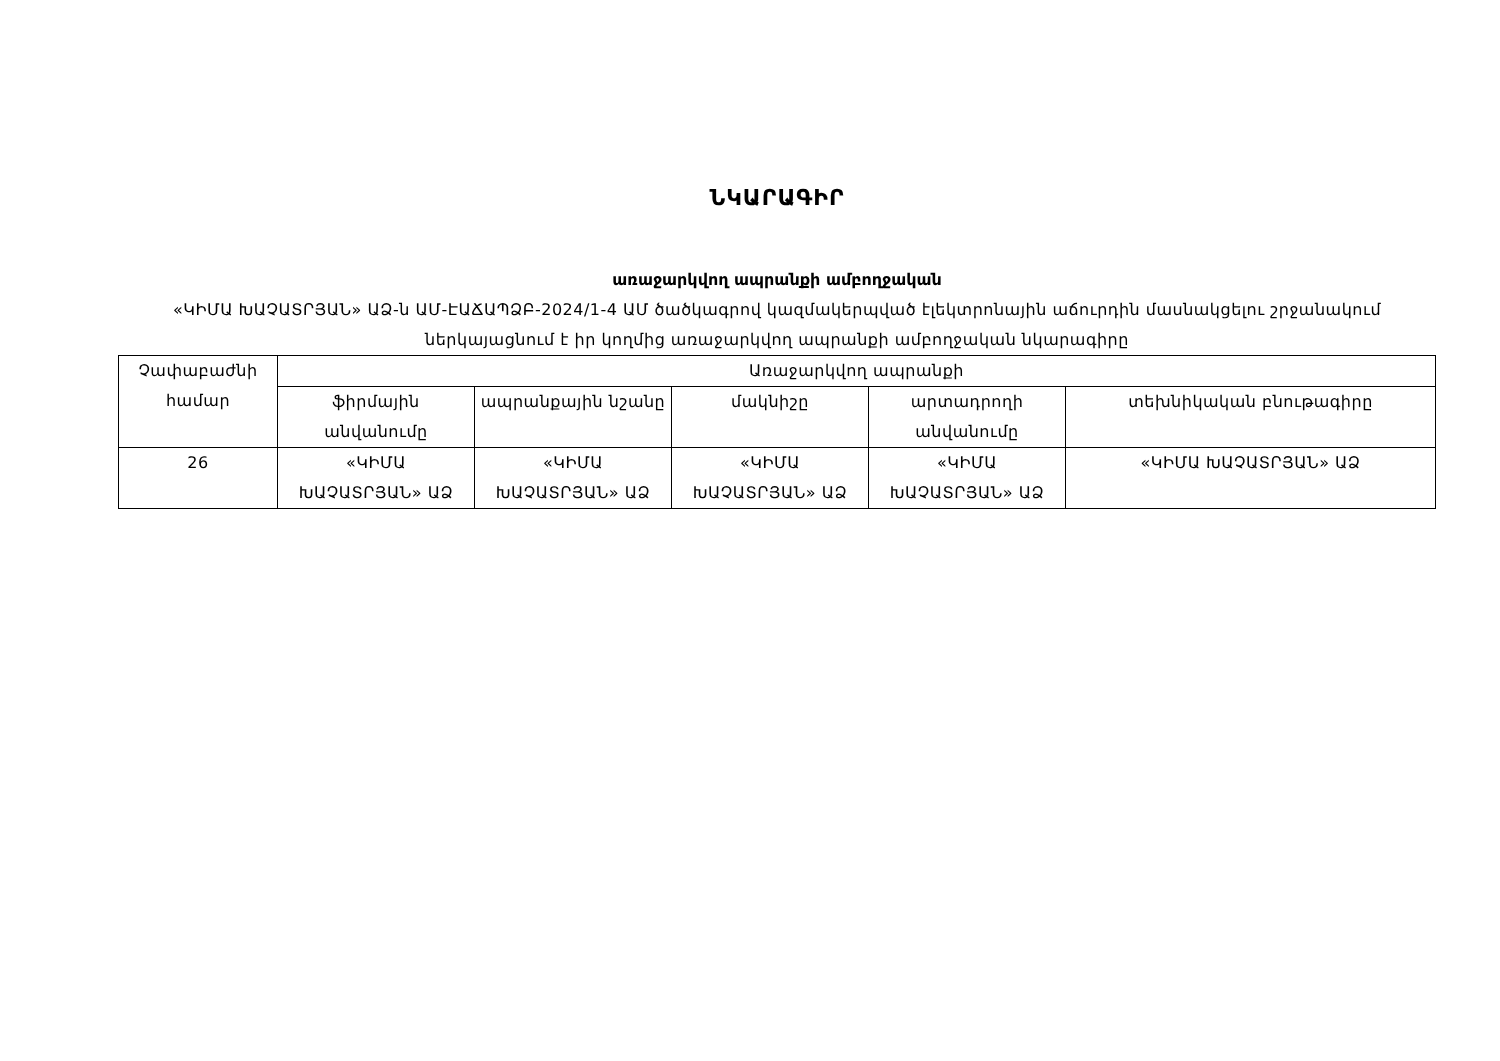ՆԿԱՐԱԳԻՐ
առաջարկվող ապրանքի ամբողջական
«ԿԻՄԱ ԽԱՉԱՏՐՅԱՆ» ԱՁ-ն ԱՄ-ԷԱՃԱՊՁԲ-2024/1-4 ԱՄ ծածկագրով կազմակերպված էլեկտրոնային աճուրդին մասնակցելու շրջանակում ներկայացնում է իր կողմից առաջարկվող ապրանքի ամբողջական նկարագիրը
| Չափաբաժնի համար | Առաջարկվող ապրանքի | | | | |
| --- | --- | --- | --- | --- | --- |
| | ֆիրմային անվանումը | ապրանքային նշանը | մակնիշը | արտադրողի անվանումը | տեխնիկական բնութագիրը |
| 26 | «ԿԻՄԱ ԽԱՉԱՏՐՅԱՆ» ԱՁ | «ԿԻՄԱ ԽԱՉԱՏՐՅԱՆ» ԱՁ | «ԿԻՄԱ ԽԱՉԱՏՐՅԱՆ» ԱՁ | «ԿԻՄԱ ԽԱՉԱՏՐՅԱՆ» ԱՁ | «ԿԻՄԱ ԽԱՉԱՏՐՅԱՆ» ԱՁ |